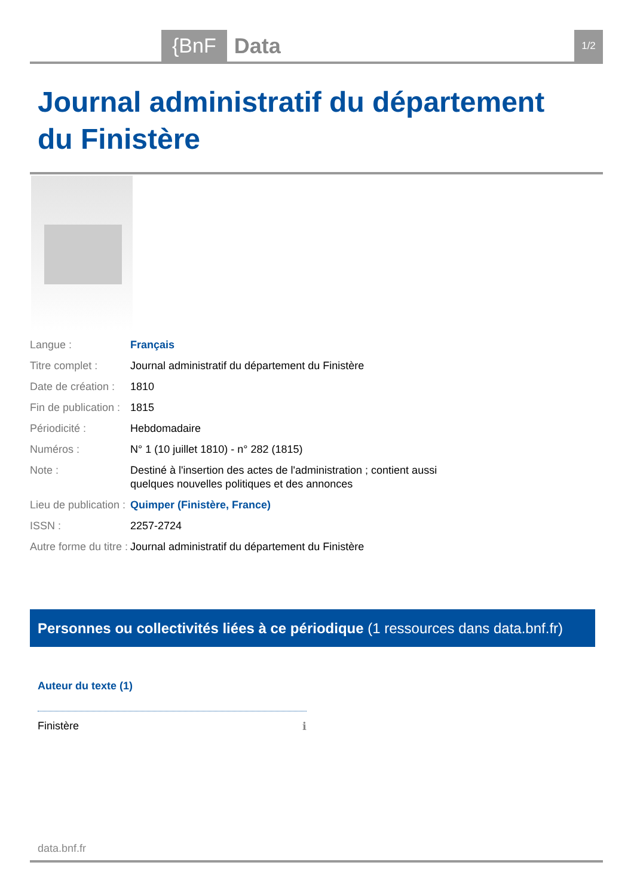{BnF Data 1/2
Journal administratif du département du Finistère
| Langue : | Français |
| Titre complet : | Journal administratif du département du Finistère |
| Date de création : | 1810 |
| Fin de publication : | 1815 |
| Périodicité : | Hebdomadaire |
| Numéros : | N° 1 (10 juillet 1810) - n° 282 (1815) |
| Note : | Destiné à l'insertion des actes de l'administration ; contient aussi quelques nouvelles politiques et des annonces |
| Lieu de publication : | Quimper (Finistère, France) |
| ISSN : | 2257-2724 |
| Autre forme du titre : | Journal administratif du département du Finistère |
Personnes ou collectivités liées à ce périodique (1 ressources dans data.bnf.fr)
Auteur du texte (1)
Finistère ℹ
data.bnf.fr